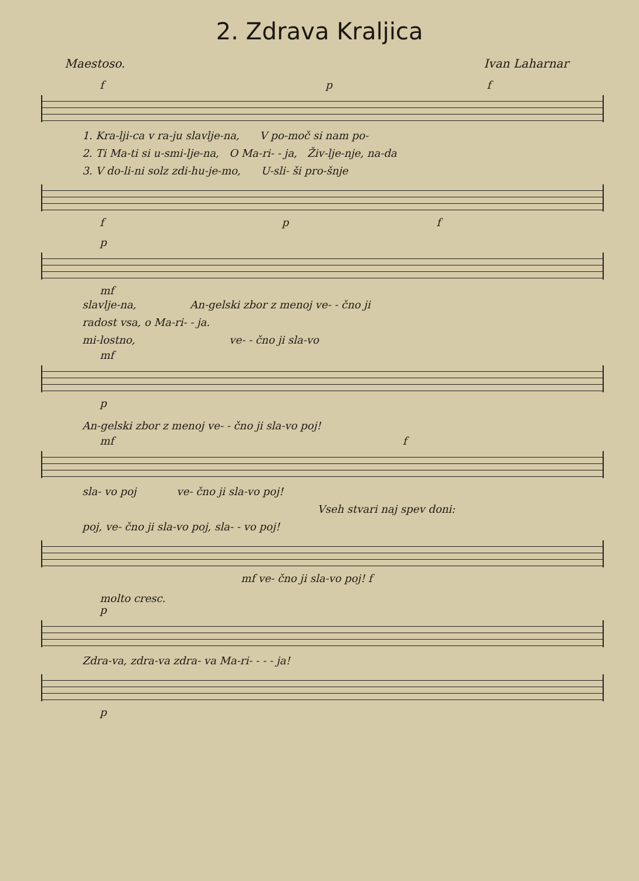2. Zdrava Kraljica
Maestoso. Ivan Laharnar
f p f
1. Kra-lji-ca v ra-ju slavlje-na, V po-moč si nam po-
2. Ti Ma-ti si u-smi-lje-na, O Ma-ri- - ja, Živ-lje-nje, na-da
3. V do-li-ni solz zdi-hu-je-mo, U-sli- ši pro-šnje
f p f
p
mf
slavlje-na, An-gelski zbor z menoj ve- - čno ji
radost vsa, o Ma-ri- - ja.
mi-lostno, ve- - čno ji sla-vo
mf
p
An-gelski zbor z menoj ve- - čno ji sla-vo poj!
mf f
sla- vo poj ve- čno ji sla-vo poj!
Vseh stvari naj spev doni:
poj, ve- čno ji sla-vo poj, sla- - vo poj!
mf ve- čno ji sla-vo poj! f
molto cresc.
p
Zdra-va, zdra-va zdra- va Ma-ri- - - - ja!
p